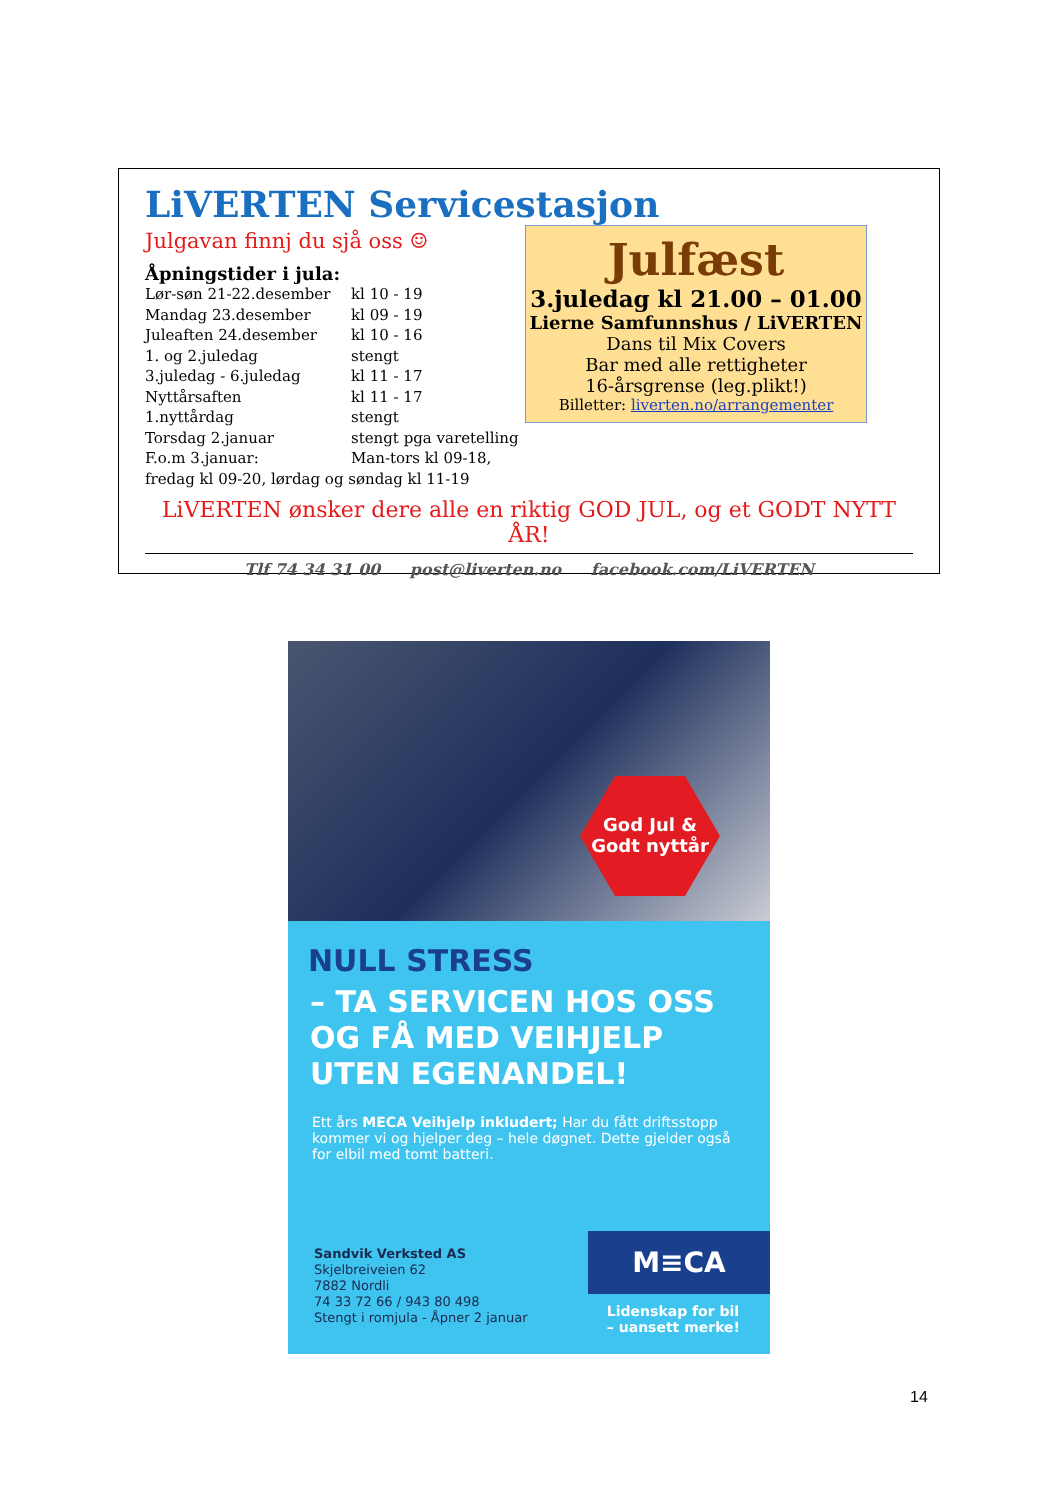LiVERTEN Servicestasjon
Julgavan finnj du sjå oss ☺
Åpningstider i jula:
| Lør-søn 21-22.desember | kl 10 - 19 |
| Mandag 23.desember | kl 09 - 19 |
| Juleaften 24.desember | kl 10 - 16 |
| 1. og 2.juledag | stengt |
| 3.juledag - 6.juledag | kl 11 - 17 |
| Nyttårsaften | kl 11 - 17 |
| 1.nyttårdag | stengt |
| Torsdag 2.januar | stengt pga varetelling |
| F.o.m 3.januar: | Man-tors kl 09-18, |
| fredag kl 09-20, lørdag og søndag kl 11-19 | |
Julfæst
3.juledag kl 21.00 – 01.00
Lierne Samfunnshus / LiVERTEN
Dans til Mix Covers
Bar med alle rettigheter
16-årsgrense (leg.plikt!)
Billetter: liverten.no/arrangementer
LiVERTEN ønsker dere alle en riktig GOD JUL, og et GODT NYTT ÅR!
Tlf 74 34 31 00 post@liverten.no facebook.com/LiVERTEN
God Jul &
Godt nyttår
NULL STRESS
– TA SERVICEN HOS OSS OG FÅ MED VEIHJELP UTEN EGENANDEL!
Ett års MECA Veihjelp inkludert; Har du fått driftsstopp kommer vi og hjelper deg – hele døgnet. Dette gjelder også for elbil med tomt batteri.
Sandvik Verksted AS
Skjelbreiveien 62
7882 Nordli
74 33 72 66 / 943 80 498
Stengt i romjula - Åpner 2 januar
M≡CA
Lidenskap for bil
– uansett merke!
14